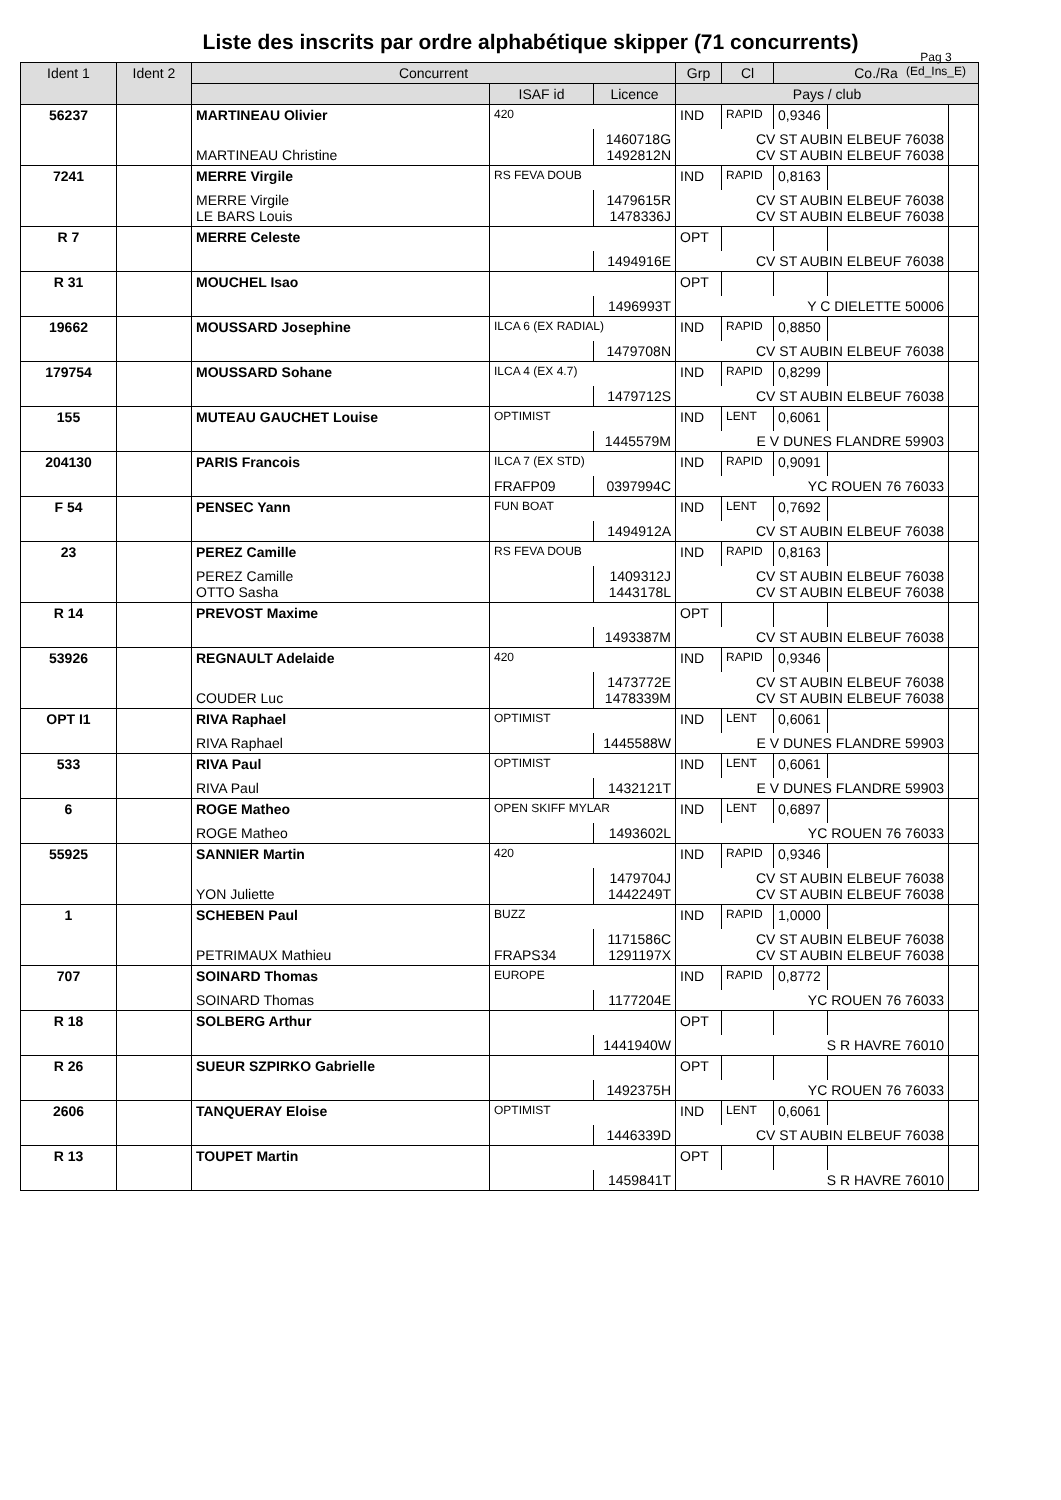Liste des inscrits par ordre alphabétique skipper (71 concurrents)
Pag 3
(Ed_Ins_E)
| Ident 1 | Ident 2 | Concurrent | | | Grp | Cl | Co./Ra | | |
| --- | --- | --- | --- | --- | --- | --- | --- | --- | --- |
| | | | ISAF id | Licence | Pays / club | | | | |
| 56237 | | MARTINEAU Olivier | 420 | | IND | RAPID | 0,9346 | | |
| | | MARTINEAU Christine | | 1460718G 1492812N | CV ST AUBIN ELBEUF 76038 CV ST AUBIN ELBEUF 76038 | | | | |
| 7241 | | MERRE Virgile | RS FEVA DOUB | | IND | RAPID | 0,8163 | | |
| | | MERRE Virgile LE BARS Louis | | 1479615R 1478336J | CV ST AUBIN ELBEUF 76038 CV ST AUBIN ELBEUF 76038 | | | | |
| R 7 | | MERRE Celeste | | | OPT | | | | |
| | | | | 1494916E | CV ST AUBIN ELBEUF 76038 | | | | |
| R 31 | | MOUCHEL Isao | | | OPT | | | | |
| | | | | 1496993T | Y C DIELETTE 50006 | | | | |
| 19662 | | MOUSSARD Josephine | ILCA 6 (EX RADIAL) | | IND | RAPID | 0,8850 | | |
| | | | | 1479708N | CV ST AUBIN ELBEUF 76038 | | | | |
| 179754 | | MOUSSARD Sohane | ILCA 4 (EX 4.7) | | IND | RAPID | 0,8299 | | |
| | | | | 1479712S | CV ST AUBIN ELBEUF 76038 | | | | |
| 155 | | MUTEAU GAUCHET Louise | OPTIMIST | | IND | LENT | 0,6061 | | |
| | | | | 1445579M | E V DUNES FLANDRE 59903 | | | | |
| 204130 | | PARIS Francois | ILCA 7 (EX STD) | | IND | RAPID | 0,9091 | | |
| | | | FRAFP09 | 0397994C | YC ROUEN 76 76033 | | | | |
| F 54 | | PENSEC Yann | FUN BOAT | | IND | LENT | 0,7692 | | |
| | | | | 1494912A | CV ST AUBIN ELBEUF 76038 | | | | |
| 23 | | PEREZ Camille | RS FEVA DOUB | | IND | RAPID | 0,8163 | | |
| | | PEREZ Camille OTTO Sasha | | 1409312J 1443178L | CV ST AUBIN ELBEUF 76038 CV ST AUBIN ELBEUF 76038 | | | | |
| R 14 | | PREVOST Maxime | | | OPT | | | | |
| | | | | 1493387M | CV ST AUBIN ELBEUF 76038 | | | | |
| 53926 | | REGNAULT Adelaide | 420 | | IND | RAPID | 0,9346 | | |
| | | COUDER Luc | | 1473772E 1478339M | CV ST AUBIN ELBEUF 76038 CV ST AUBIN ELBEUF 76038 | | | | |
| OPT I1 | | RIVA Raphael | OPTIMIST | | IND | LENT | 0,6061 | | |
| | | RIVA Raphael | | 1445588W | E V DUNES FLANDRE 59903 | | | | |
| 533 | | RIVA Paul | OPTIMIST | | IND | LENT | 0,6061 | | |
| | | RIVA Paul | | 1432121T | E V DUNES FLANDRE 59903 | | | | |
| 6 | | ROGE Matheo | OPEN SKIFF MYLAR | | IND | LENT | 0,6897 | | |
| | | ROGE Matheo | | 1493602L | YC ROUEN 76 76033 | | | | |
| 55925 | | SANNIER Martin | 420 | | IND | RAPID | 0,9346 | | |
| | | YON Juliette | | 1479704J 1442249T | CV ST AUBIN ELBEUF 76038 CV ST AUBIN ELBEUF 76038 | | | | |
| 1 | | SCHEBEN Paul | BUZZ | | IND | RAPID | 1,0000 | | |
| | | PETRIMAUX Mathieu | FRAPS34 | 1171586C 1291197X | CV ST AUBIN ELBEUF 76038 CV ST AUBIN ELBEUF 76038 | | | | |
| 707 | | SOINARD Thomas | EUROPE | | IND | RAPID | 0,8772 | | |
| | | SOINARD Thomas | | 1177204E | YC ROUEN 76 76033 | | | | |
| R 18 | | SOLBERG Arthur | | | OPT | | | | |
| | | | | 1441940W | S R HAVRE 76010 | | | | |
| R 26 | | SUEUR SZPIRKO Gabrielle | | | OPT | | | | |
| | | | | 1492375H | YC ROUEN 76 76033 | | | | |
| 2606 | | TANQUERAY Eloise | OPTIMIST | | IND | LENT | 0,6061 | | |
| | | | | 1446339D | CV ST AUBIN ELBEUF 76038 | | | | |
| R 13 | | TOUPET Martin | | | OPT | | | | |
| | | | | 1459841T | S R HAVRE 76010 | | | | |